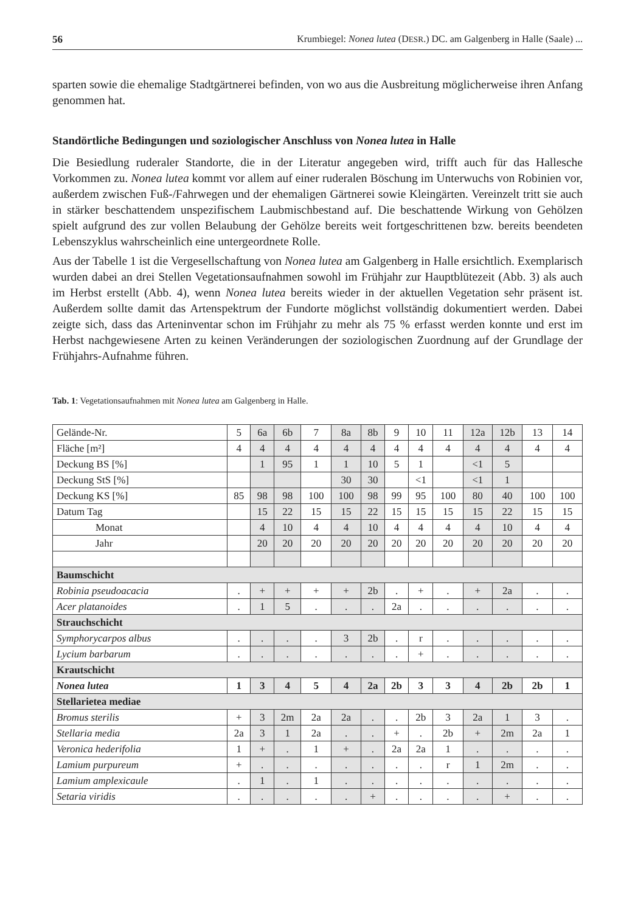56 Krumbiegel: Nonea lutea (DESR.) DC. am Galgenberg in Halle (Saale) ...
sparten sowie die ehemalige Stadtgärtnerei befinden, von wo aus die Ausbreitung möglicherweise ihren Anfang genommen hat.
Standörtliche Bedingungen und soziologischer Anschluss von Nonea lutea in Halle
Die Besiedlung ruderaler Standorte, die in der Literatur angegeben wird, trifft auch für das Hallesche Vorkommen zu. Nonea lutea kommt vor allem auf einer ruderalen Böschung im Unterwuchs von Robinien vor, außerdem zwischen Fuß-/Fahrwegen und der ehemaligen Gärtnerei sowie Kleingärten. Vereinzelt tritt sie auch in stärker beschattendem unspezifischem Laubmischbestand auf. Die beschattende Wirkung von Gehölzen spielt aufgrund des zur vollen Belaubung der Gehölze bereits weit fortgeschrittenen bzw. bereits beendeten Lebenszyklus wahrscheinlich eine untergeordnete Rolle.
Aus der Tabelle 1 ist die Vergesellschaftung von Nonea lutea am Galgenberg in Halle ersichtlich. Exemplarisch wurden dabei an drei Stellen Vegetationsaufnahmen sowohl im Frühjahr zur Hauptblütezeit (Abb. 3) als auch im Herbst erstellt (Abb. 4), wenn Nonea lutea bereits wieder in der aktuellen Vegetation sehr präsent ist. Außerdem sollte damit das Artenspektrum der Fundorte möglichst vollständig dokumentiert werden. Dabei zeigte sich, dass das Arteninventar schon im Frühjahr zu mehr als 75 % erfasst werden konnte und erst im Herbst nachgewiesene Arten zu keinen Veränderungen der soziologischen Zuordnung auf der Grundlage der Frühjahrs-Aufnahme führen.
Tab. 1: Vegetationsaufnahmen mit Nonea lutea am Galgenberg in Halle.
| Gelände-Nr. | 5 | 6a | 6b | 7 | 8a | 8b | 9 | 10 | 11 | 12a | 12b | 13 | 14 |
| Fläche [m²] | 4 | 4 | 4 | 4 | 4 | 4 | 4 | 4 | 4 | 4 | 4 | 4 | 4 |
| Deckung BS [%] | | 1 | 95 | 1 | 1 | 10 | 5 | 1 | | <1 | 5 | | |
| Deckung StS [%] | | | | | 30 | 30 | | <1 | | <1 | 1 | | |
| Deckung KS [%] | 85 | 98 | 98 | 100 | 100 | 98 | 99 | 95 | 100 | 80 | 40 | 100 | 100 |
| Datum Tag | | 15 | 22 | 15 | 15 | 22 | 15 | 15 | 15 | 15 | 22 | 15 | 15 |
| Monat | | 4 | 10 | 4 | 4 | 10 | 4 | 4 | 4 | 4 | 10 | 4 | 4 |
| Jahr | | 20 | 20 | 20 | 20 | 20 | 20 | 20 | 20 | 20 | 20 | 20 | 20 |
| Baumschicht | | | | | | | | | | | | | |
| Robinia pseudoacacia | . | + | + | + | + | 2b | . | + | . | + | 2a | . | . |
| Acer platanoides | . | 1 | 5 | . | . | . | 2a | . | . | . | . | . | . |
| Strauchschicht | | | | | | | | | | | | | |
| Symphorycarpos albus | . | . | . | . | 3 | 2b | . | r | . | . | . | . | . |
| Lycium barbarum | . | . | . | . | . | . | . | + | . | . | . | . | . |
| Krautschicht | | | | | | | | | | | | | |
| Nonea lutea | 1 | 3 | 4 | 5 | 4 | 2a | 2b | 3 | 3 | 4 | 2b | 2b | 1 |
| Stellarietea mediae | | | | | | | | | | | | | |
| Bromus sterilis | + | 3 | 2m | 2a | 2a | . | . | 2b | 3 | 2a | 1 | 3 | . |
| Stellaria media | 2a | 3 | 1 | 2a | . | . | + | . | 2b | + | 2m | 2a | 1 |
| Veronica hederifolia | 1 | + | . | 1 | + | . | 2a | 2a | 1 | . | . | . | . |
| Lamium purpureum | + | . | . | . | . | . | . | . | r | 1 | 2m | . | . |
| Lamium amplexicaule | . | 1 | . | 1 | . | . | . | . | . | . | . | . | . |
| Setaria viridis | . | . | . | . | . | + | . | . | . | . | + | . | . |